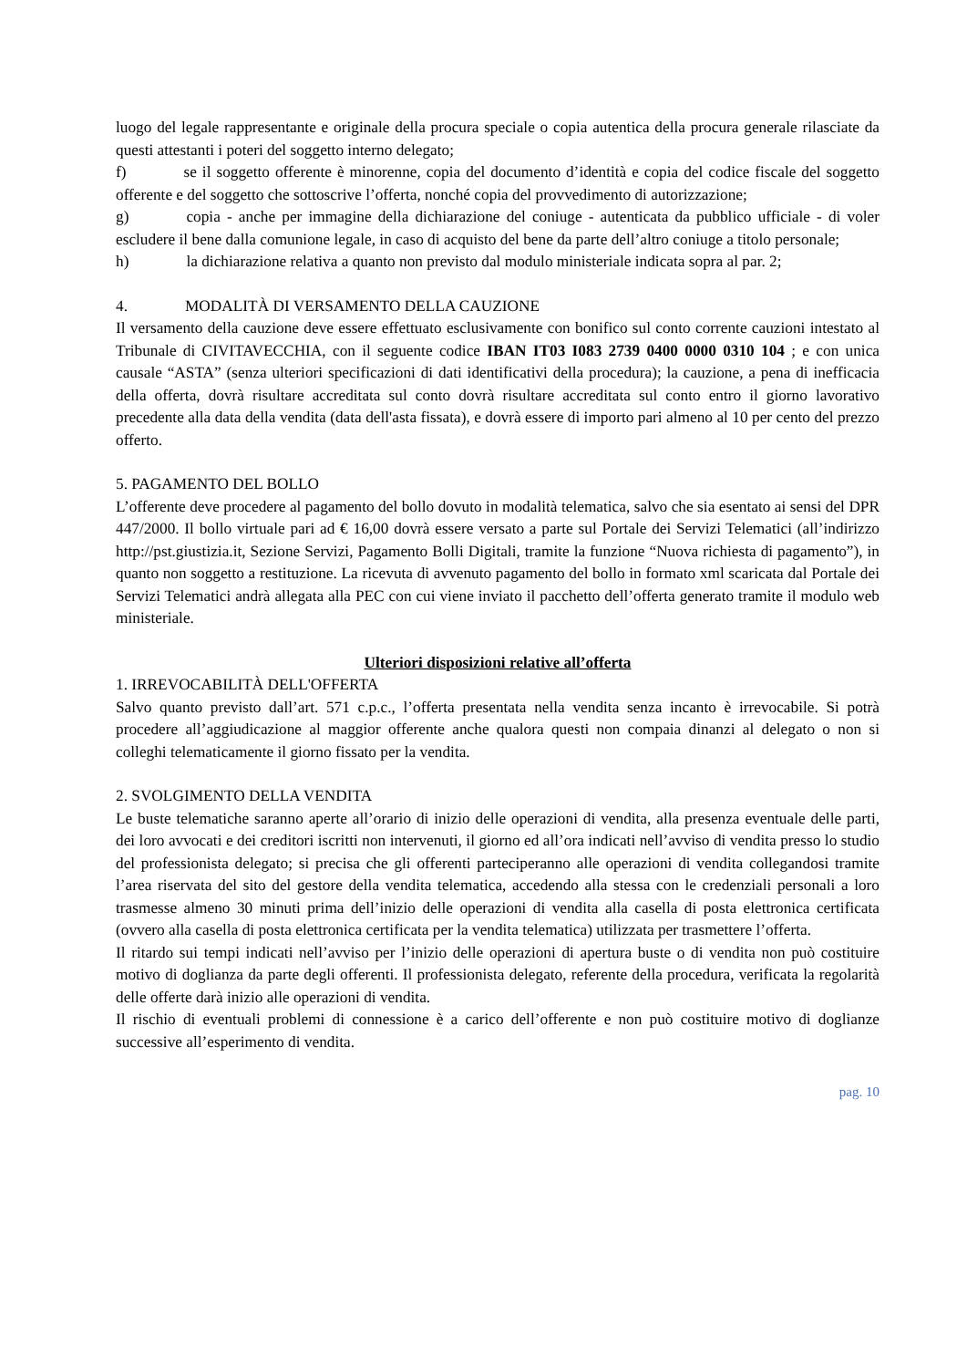luogo del legale rappresentante e originale della procura speciale o copia autentica della procura generale rilasciate da questi attestanti i poteri del soggetto interno delegato;
f) se il soggetto offerente è minorenne, copia del documento d’identità e copia del codice fiscale del soggetto offerente e del soggetto che sottoscrive l’offerta, nonché copia del provvedimento di autorizzazione;
g) copia - anche per immagine della dichiarazione del coniuge - autenticata da pubblico ufficiale - di voler escludere il bene dalla comunione legale, in caso di acquisto del bene da parte dell’altro coniuge a titolo personale;
h) la dichiarazione relativa a quanto non previsto dal modulo ministeriale indicata sopra al par. 2;
4. MODALITÀ DI VERSAMENTO DELLA CAUZIONE
Il versamento della cauzione deve essere effettuato esclusivamente con bonifico sul conto corrente cauzioni intestato al Tribunale di CIVITAVECCHIA, con il seguente codice IBAN IT03 I083 2739 0400 0000 0310 104 ; e con unica causale “ASTA” (senza ulteriori specificazioni di dati identificativi della procedura); la cauzione, a pena di inefficacia della offerta, dovrà risultare accreditata sul conto dovrà risultare accreditata sul conto entro il giorno lavorativo precedente alla data della vendita (data dell'asta fissata), e dovrà essere di importo pari almeno al 10 per cento del prezzo offerto.
5. PAGAMENTO DEL BOLLO
L’offerente deve procedere al pagamento del bollo dovuto in modalità telematica, salvo che sia esentato ai sensi del DPR 447/2000. Il bollo virtuale pari ad € 16,00 dovrà essere versato a parte sul Portale dei Servizi Telematici (all’indirizzo http://pst.giustizia.it, Sezione Servizi, Pagamento Bolli Digitali, tramite la funzione “Nuova richiesta di pagamento”), in quanto non soggetto a restituzione. La ricevuta di avvenuto pagamento del bollo in formato xml scaricata dal Portale dei Servizi Telematici andrà allegata alla PEC con cui viene inviato il pacchetto dell’offerta generato tramite il modulo web ministeriale.
Ulteriori disposizioni relative all’offerta
1. IRREVOCABILITÀ DELL'OFFERTA
Salvo quanto previsto dall’art. 571 c.p.c., l’offerta presentata nella vendita senza incanto è irrevocabile. Si potrà procedere all’aggiudicazione al maggior offerente anche qualora questi non compaia dinanzi al delegato o non si colleghi telematicamente il giorno fissato per la vendita.
2. SVOLGIMENTO DELLA VENDITA
Le buste telematiche saranno aperte all’orario di inizio delle operazioni di vendita, alla presenza eventuale delle parti, dei loro avvocati e dei creditori iscritti non intervenuti, il giorno ed all’ora indicati nell’avviso di vendita presso lo studio del professionista delegato; si precisa che gli offerenti parteciperanno alle operazioni di vendita collegandosi tramite l’area riservata del sito del gestore della vendita telematica, accedendo alla stessa con le credenziali personali a loro trasmesse almeno 30 minuti prima dell’inizio delle operazioni di vendita alla casella di posta elettronica certificata (ovvero alla casella di posta elettronica certificata per la vendita telematica) utilizzata per trasmettere l’offerta.
Il ritardo sui tempi indicati nell’avviso per l’inizio delle operazioni di apertura buste o di vendita non può costituire motivo di doglianza da parte degli offerenti. Il professionista delegato, referente della procedura, verificata la regolarità delle offerte darà inizio alle operazioni di vendita.
Il rischio di eventuali problemi di connessione è a carico dell’offerente e non può costituire motivo di doglianze successive all’esperimento di vendita.
pag. 10